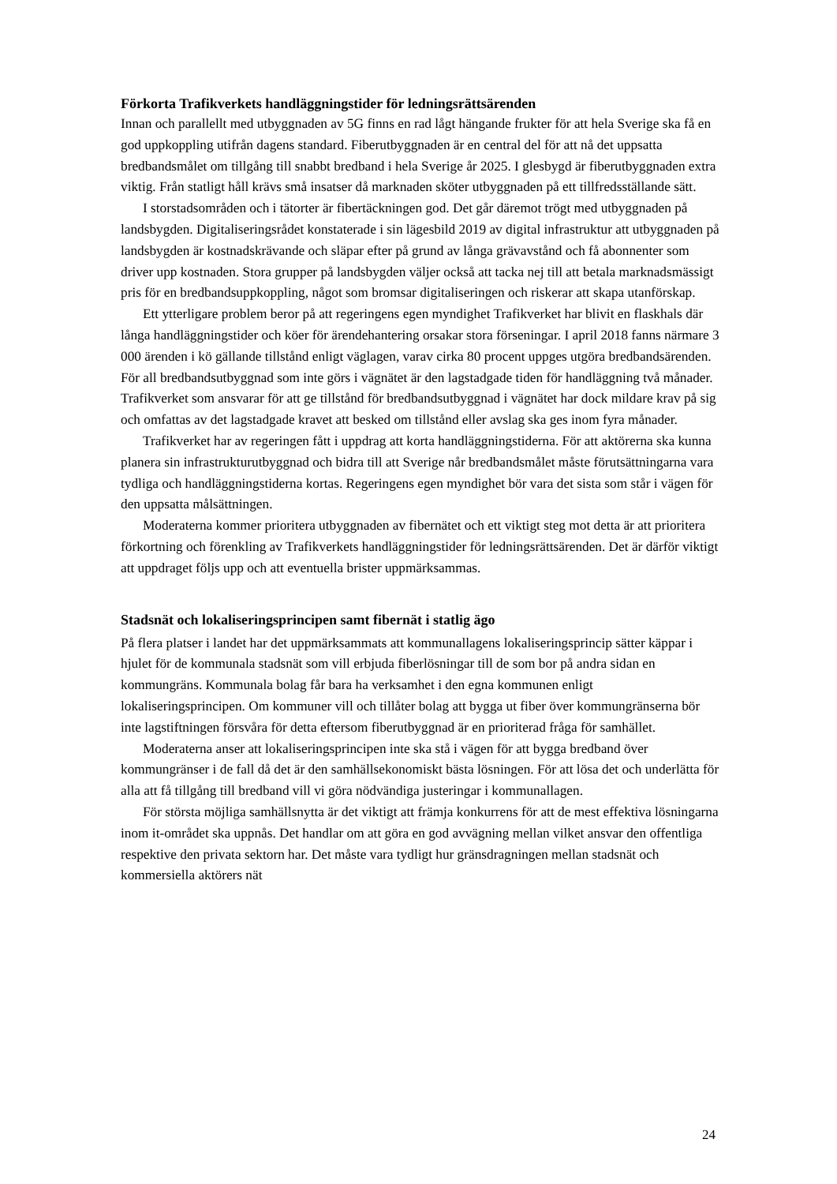Förkorta Trafikverkets handläggningstider för ledningsrättsärenden
Innan och parallellt med utbyggnaden av 5G finns en rad lågt hängande frukter för att hela Sverige ska få en god uppkoppling utifrån dagens standard. Fiberutbyggnaden är en central del för att nå det uppsatta bredbandsmålet om tillgång till snabbt bredband i hela Sverige år 2025. I glesbygd är fiberutbyggnaden extra viktig. Från statligt håll krävs små insatser då marknaden sköter utbyggnaden på ett tillfredsställande sätt.
I storstadsområden och i tätorter är fibertäckningen god. Det går däremot trögt med utbyggnaden på landsbygden. Digitaliseringsrådet konstaterade i sin lägesbild 2019 av digital infrastruktur att utbyggnaden på landsbygden är kostnadskrävande och släpar efter på grund av långa grävavstånd och få abonnenter som driver upp kostnaden. Stora grupper på landsbygden väljer också att tacka nej till att betala marknadsmässigt pris för en bredbandsuppkoppling, något som bromsar digitaliseringen och riskerar att skapa utanförskap.
Ett ytterligare problem beror på att regeringens egen myndighet Trafikverket har blivit en flaskhals där långa handläggningstider och köer för ärendehantering orsakar stora förseningar. I april 2018 fanns närmare 3 000 ärenden i kö gällande tillstånd enligt väglagen, varav cirka 80 procent uppges utgöra bredbandsärenden.
För all bredbandsutbyggnad som inte görs i vägnätet är den lagstadgade tiden för handläggning två månader. Trafikverket som ansvarar för att ge tillstånd för bredbandsutbyggnad i vägnätet har dock mildare krav på sig och omfattas av det lagstadgade kravet att besked om tillstånd eller avslag ska ges inom fyra månader.
Trafikverket har av regeringen fått i uppdrag att korta handläggningstiderna. För att aktörerna ska kunna planera sin infrastrukturutbyggnad och bidra till att Sverige når bredbandsmålet måste förutsättningarna vara tydliga och handläggningstiderna kortas. Regeringens egen myndighet bör vara det sista som står i vägen för den uppsatta målsättningen.
Moderaterna kommer prioritera utbyggnaden av fibernätet och ett viktigt steg mot detta är att prioritera förkortning och förenkling av Trafikverkets handläggningstider för ledningsrättsärenden. Det är därför viktigt att uppdraget följs upp och att eventuella brister uppmärksammas.
Stadsnät och lokaliseringsprincipen samt fibernät i statlig ägo
På flera platser i landet har det uppmärksammats att kommunallagens lokaliseringsprincip sätter käppar i hjulet för de kommunala stadsnät som vill erbjuda fiberlösningar till de som bor på andra sidan en kommungräns. Kommunala bolag får bara ha verksamhet i den egna kommunen enligt lokaliseringsprincipen. Om kommuner vill och tillåter bolag att bygga ut fiber över kommungränserna bör inte lagstiftningen försvåra för detta eftersom fiberutbyggnad är en prioriterad fråga för samhället.
Moderaterna anser att lokaliseringsprincipen inte ska stå i vägen för att bygga bredband över kommungränser i de fall då det är den samhällsekonomiskt bästa lösningen. För att lösa det och underlätta för alla att få tillgång till bredband vill vi göra nödvändiga justeringar i kommunallagen.
För största möjliga samhällsnytta är det viktigt att främja konkurrens för att de mest effektiva lösningarna inom it-området ska uppnås. Det handlar om att göra en god avvägning mellan vilket ansvar den offentliga respektive den privata sektorn har. Det måste vara tydligt hur gränsdragningen mellan stadsnät och kommersiella aktörers nät
24